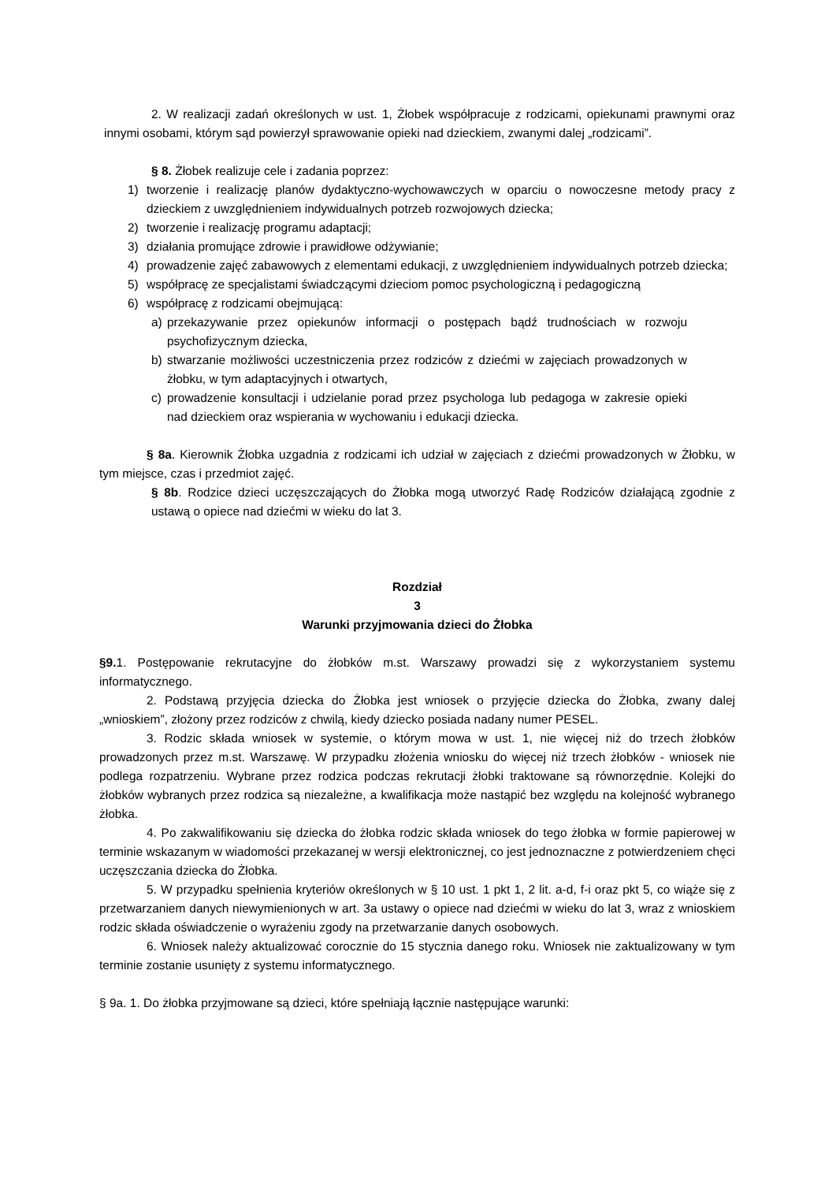2. W realizacji zadań określonych w ust. 1, Żłobek współpracuje z rodzicami, opiekunami prawnymi oraz innymi osobami, którym sąd powierzył sprawowanie opieki nad dzieckiem, zwanymi dalej „rodzicami”.
§ 8. Żłobek realizuje cele i zadania poprzez:
1) tworzenie i realizację planów dydaktyczno-wychowawczych w oparciu o nowoczesne metody pracy z dzieckiem z uwzględnieniem indywidualnych potrzeb rozwojowych dziecka;
2) tworzenie i realizację programu adaptacji;
3) działania promujące zdrowie i prawidłowe odżywianie;
4) prowadzenie zajęć zabawowych z elementami edukacji, z uwzględnieniem indywidualnych potrzeb dziecka;
5) współpracę ze specjalistami świadczącymi dzieciom pomoc psychologiczną i pedagogiczną
6) współpracę z rodzicami obejmującą:
a) przekazywanie przez opiekunów informacji o postępach bądź trudnościach w rozwoju psychofizycznym dziecka,
b) stwarzanie możliwości uczestniczenia przez rodziców z dziećmi w zajęciach prowadzonych w żłobku, w tym adaptacyjnych i otwartych,
c) prowadzenie konsultacji i udzielanie porad przez psychologa lub pedagoga w zakresie opieki nad dzieckiem oraz wspierania w wychowaniu i edukacji dziecka.
§ 8a. Kierownik Żłobka uzgadnia z rodzicami ich udział w zajęciach z dziećmi prowadzonych w Żłobku, w tym miejsce, czas i przedmiot zajęć.
§ 8b. Rodzice dzieci uczęszczających do Żłobka mogą utworzyć Radę Rodziców działającą zgodnie z ustawą o opiece nad dziećmi w wieku do lat 3.
Rozdział
3
Warunki przyjmowania dzieci do Żłobka
§9. 1. Postępowanie rekrutacyjne do żłobków m.st. Warszawy prowadzi się z wykorzystaniem systemu informatycznego.
2. Podstawą przyjęcia dziecka do Żłobka jest wniosek o przyjęcie dziecka do Żłobka, zwany dalej „wnioskiem”, złożony przez rodziców z chwilą, kiedy dziecko posiada nadany numer PESEL.
3. Rodzic składa wniosek w systemie, o którym mowa w ust. 1, nie więcej niż do trzech żłobków prowadzonych przez m.st. Warszawę. W przypadku złożenia wniosku do więcej niż trzech żłobków - wniosek nie podlega rozpatrzeniu. Wybrane przez rodzica podczas rekrutacji żłobki traktowane są równorzędnie. Kolejki do żłobków wybranych przez rodzica są niezależne, a kwalifikacja może nastąpić bez względu na kolejność wybranego żłobka.
4. Po zakwalifikowaniu się dziecka do żłobka rodzic składa wniosek do tego żłobka w formie papierowej w terminie wskazanym w wiadomości przekazanej w wersji elektronicznej, co jest jednoznaczne z potwierdzeniem chęci uczęszczania dziecka do Żłobka.
5. W przypadku spełnienia kryteriów określonych w § 10 ust. 1 pkt 1, 2 lit. a-d, f-i oraz pkt 5, co wiąże się z przetwarzaniem danych niewymienionych w art. 3a ustawy o opiece nad dziećmi w wieku do lat 3, wraz z wnioskiem rodzic składa oświadczenie o wyrażeniu zgody na przetwarzanie danych osobowych.
6. Wniosek należy aktualizować corocznie do 15 stycznia danego roku. Wniosek nie zaktualizowany w tym terminie zostanie usunięty z systemu informatycznego.
§ 9a. 1. Do żłobka przyjmowane są dzieci, które spełniają łącznie następujące warunki: